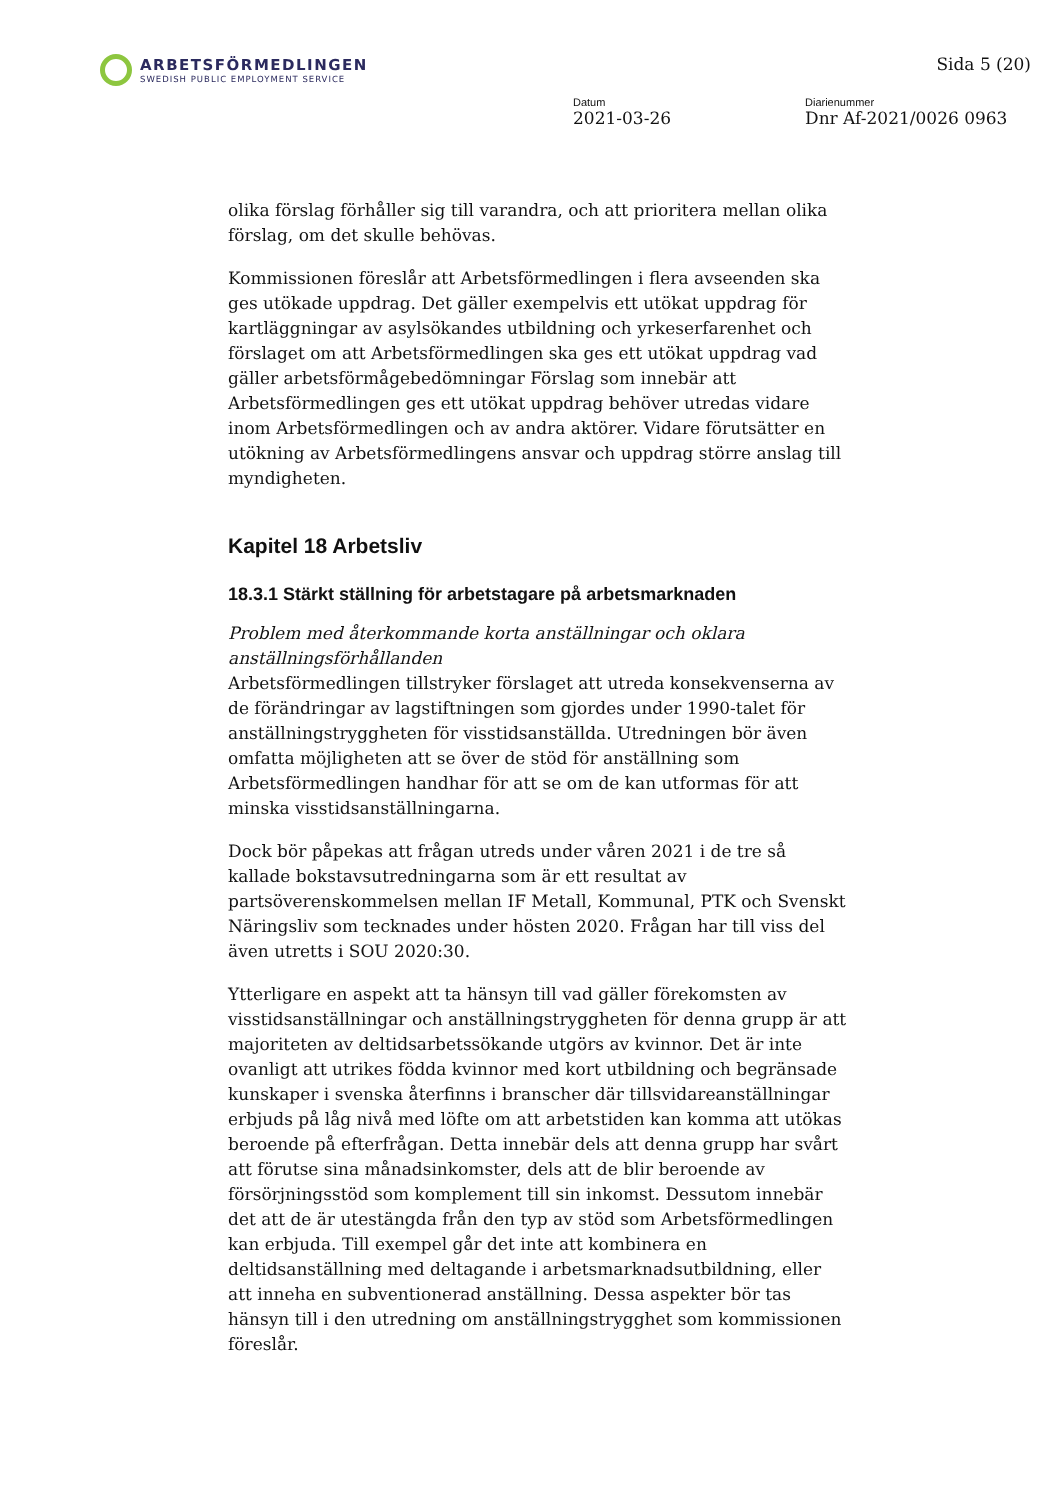ARBETSFÖRMEDLINGEN
SWEDISH PUBLIC EMPLOYMENT SERVICE
Sida 5 (20)
Datum
2021-03-26
Diarienummer
Dnr Af-2021/0026 0963
olika förslag förhåller sig till varandra, och att prioritera mellan olika förslag, om det skulle behövas.
Kommissionen föreslår att Arbetsförmedlingen i flera avseenden ska ges utökade uppdrag. Det gäller exempelvis ett utökat uppdrag för kartläggningar av asylsökandes utbildning och yrkeserfarenhet och förslaget om att Arbetsförmedlingen ska ges ett utökat uppdrag vad gäller arbetsförmågebedömningar Förslag som innebär att Arbetsförmedlingen ges ett utökat uppdrag behöver utredas vidare inom Arbetsförmedlingen och av andra aktörer. Vidare förutsätter en utökning av Arbetsförmedlingens ansvar och uppdrag större anslag till myndigheten.
Kapitel 18 Arbetsliv
18.3.1 Stärkt ställning för arbetstagare på arbetsmarknaden
Problem med återkommande korta anställningar och oklara anställningsförhållanden
Arbetsförmedlingen tillstryker förslaget att utreda konsekvenserna av de förändringar av lagstiftningen som gjordes under 1990-talet för anställningstryggheten för visstidsanställda. Utredningen bör även omfatta möjligheten att se över de stöd för anställning som Arbetsförmedlingen handhar för att se om de kan utformas för att minska visstidsanställningarna.
Dock bör påpekas att frågan utreds under våren 2021 i de tre så kallade bokstavsutredningarna som är ett resultat av partsöverenskommelsen mellan IF Metall, Kommunal, PTK och Svenskt Näringsliv som tecknades under hösten 2020. Frågan har till viss del även utretts i SOU 2020:30.
Ytterligare en aspekt att ta hänsyn till vad gäller förekomsten av visstidsanställningar och anställningstryggheten för denna grupp är att majoriteten av deltidsarbetssökande utgörs av kvinnor. Det är inte ovanligt att utrikes födda kvinnor med kort utbildning och begränsade kunskaper i svenska återfinns i branscher där tillsvidareanställningar erbjuds på låg nivå med löfte om att arbetstiden kan komma att utökas beroende på efterfrågan. Detta innebär dels att denna grupp har svårt att förutse sina månadsinkomster, dels att de blir beroende av försörjningsstöd som komplement till sin inkomst. Dessutom innebär det att de är utestängda från den typ av stöd som Arbetsförmedlingen kan erbjuda. Till exempel går det inte att kombinera en deltidsanställning med deltagande i arbetsmarknadsutbildning, eller att inneha en subventionerad anställning. Dessa aspekter bör tas hänsyn till i den utredning om anställningstrygghet som kommissionen föreslår.